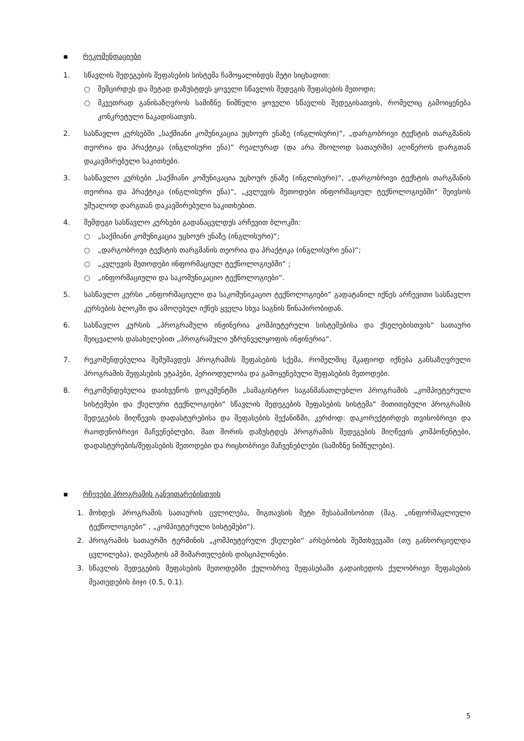▪ რეკომენდაციები
1. სწავლის შედეგების შეფასების სისტემა ჩამოყალიბდეს მეტი სიცხადით:
○ შემცირდეს და მეტად დაზუსტდეს ყოველი სწავლის შედეგის შეფასების მეთოდი;
○ მკვეთრად განისაზღვროს სამიზნე ნიშნული ყოველი სწავლის შედეგისათვის, რომელიც გამოიყენება კონკრეტული ნაკადისათვის.
2. სასწავლო კურსებში „საქმიანი კომუნიკაცია უცხოურ ენაზე (ინგლისური)“, „დარგობრივი ტექსტის თარგმანის თეორია და პრაქტიკა (ინგლისური ენა)“ რეალურად (და არა მხოლოდ სათაურში) აღიწეროს დარგთან დაკავშირებული საკითხები.
3. სასწავლო კურსები „საქმიანი კომუნიკაცია უცხოურ ენაზე (ინგლისური)“, „დარგობრივი ტექსტის თარგმანის თეორია და პრაქტიკა (ინგლისური ენა)“, „კვლევის მეთოდები ინფორმაციულ ტექნოლოგიებში“ შეივსოს უშუალოდ დარგთან დაკავშირებული საკითხებით.
4. შემდეგი სასწავლო კურსები გადანაცვლდეს არჩევით ბლოკში:
○ „საქმიანი კომუნიკაცია უცხოურ ენაზე (ინგლისური)“;
○ „დარგობრივი ტექსტის თარგმანის თეორია და პრაქტიკა (ინგლისური ენა)“;
○ „კვლევის მეთოდები ინფორმაციულ ტექნოლოგიებში“ ;
○ „ინფორმაციული და საკომუნიკაციო ტექნოლოგიები“.
5. სასწავლო კურსი „ინფორმაციული და საკომუნიკაციო ტექნოლოგიები“ გადატანილ იქნეს არჩევითი სასწავლო კურსების ბლოკში და ამოღებულ იქნეს ყველა სხვა საგნის წინაპირობიდან.
6. სასწავლო კურსის „პროგრამული ინჟინერია კომპიუტერული სისტემებისა და ქსელებისთვის“ სათაური შეიცვალოს დასახელებით „პროგრამული უზრუნველყოფის ინჟინერია“.
7. რეკომენდებულია შემუშავდეს პროგრამის შეფასების სქემა, რომელშიც მკაფიოდ იქნება განსაზღვრული პროგრამის შეფასების ეტაპები, პერიოდულობა და გამოყენებული შეფასების მეთოდები.
8. რეკომენდებულია დაიხვეწოს დოკუმენტში „სამაგისტრო საგანმანათლებლო პროგრამის „კომპიუტერული სისტემები და ქსელური ტექნლოგიები“ სწავლის შედეგების შეფასების სისტემა“ მითითებული პროგრამის შედეგების მიღწევის დადასტურებისა და შეფასების მექანიზმი, კერძოდ: დაკორექტირდეს თვისობრივი და რაოდენობრივი მაჩვენებლები, მათ შორის დაზუსტდეს პროგრამის შედეგების მიღწევის კომპონენტები, დადასტურების/შეფასების მეთოდები და რიცხობრივი მაჩვენებლები (სამიზნე ნიშნულები).
▪ რჩევები პროგრამის განვითარებისთვის
1. მოხდეს პროგრამის სათაურის ცვლილება, შიგთავსის მეტი შესაბამისობით (მაგ. „ინფორმაცლიული ტექნოლოგიები“ , „კომპიუტერული სისტემები“).
2. პროგრამის სათაურში ტერმინის „კომპიუტერული ქსელები“ არსებობის შემთხვევაში (თუ განხორციელდა ცვლილება), დაემატოს ამ მიმართულების დისციპლინები.
3. სწავლის შედეგების შეფასების მეთოდებში ქულობრივ შეფასებაში გადაიხედოს ქულობრივი შეფასების მეათედების ბიჯი (0.5, 0.1).
5